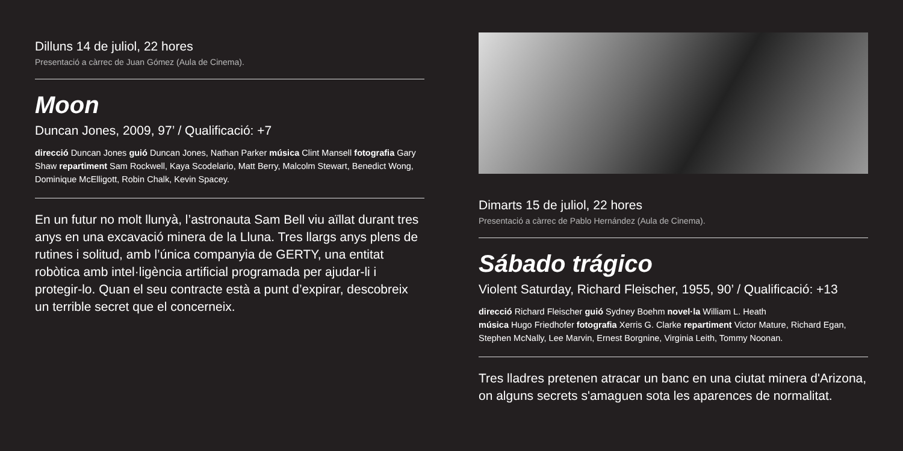Dilluns 14 de juliol, 22 hores
Presentació a càrrec de Juan Gómez (Aula de Cinema).
Moon
Duncan Jones, 2009, 97’ / Qualificació: +7
direcció Duncan Jones guió Duncan Jones, Nathan Parker música Clint Mansell fotografia Gary Shaw repartiment Sam Rockwell, Kaya Scodelario, Matt Berry, Malcolm Stewart, Benedict Wong, Dominique McElligott, Robin Chalk, Kevin Spacey.
En un futur no molt llunyà, l’astronauta Sam Bell viu aïllat durant tres anys en una excavació minera de la Lluna. Tres llargs anys plens de rutines i solitud, amb l’única companyia de GERTY, una entitat robòtica amb intel·ligència artificial programada per ajudar-li i protegir-lo. Quan el seu contracte està a punt d’expirar, descobreix un terrible secret que el concerneix.
Dimarts 15 de juliol, 22 hores
Presentació a càrrec de Pablo Hernández (Aula de Cinema).
Sábado trágico
Violent Saturday, Richard Fleischer, 1955, 90’ / Qualificació: +13
direcció Richard Fleischer guió Sydney Boehm novel·la William L. Heath
música Hugo Friedhofer fotografia Xerris G. Clarke repartiment Victor Mature, Richard Egan, Stephen McNally, Lee Marvin, Ernest Borgnine, Virginia Leith, Tommy Noonan.
Tres lladres pretenen atracar un banc en una ciutat minera d'Arizona, on alguns secrets s'amaguen sota les aparences de normalitat.